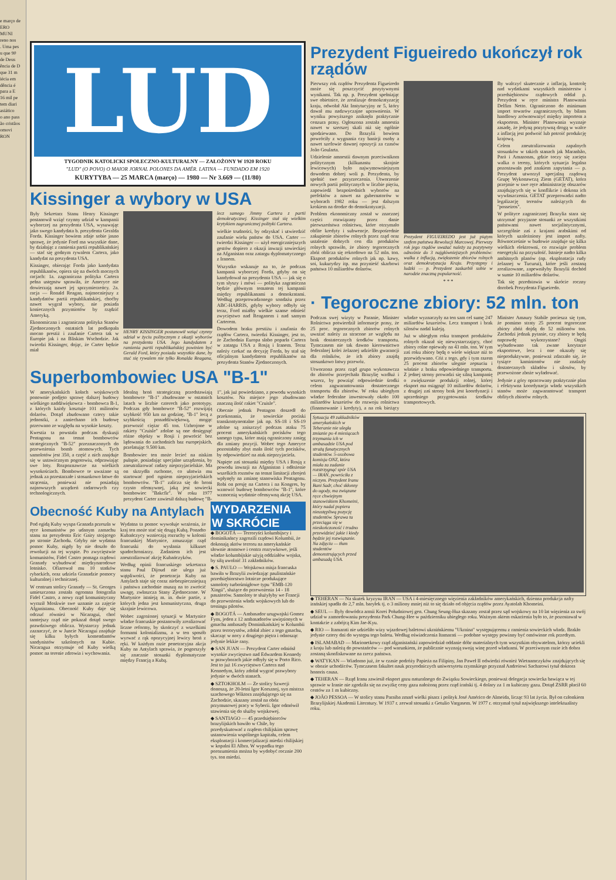e março de
ERO
MUNI
reno nos
. Uma pes
u que 90
de Deus
ência de D
que 31 m
iécia em
dência é
para a E
16 mil pe
tem diari
asiático
o ano pass
ão cristãos
omovi
RON
LUD
TYGODNIK KATOLICKI SPOŁECZNO-KULTURALNY — ZAŁOŻONY W 1920 ROKU
"LUD" (O POVO) O MAIOR JORNAL POLONES DA AMÉR. LATINA — FUNDADO EM 1920
KURYTYBA — 25 MARCA (março) — 1980 — Nr 3.669 — (11/80)
Kissinger a wybory w USA
Były Sekretarz Stanu Henry Kissinger postanowił wziąć czynny udział w kampanii wyborczej na prezydenta USA, wysuwając jako swego kandydata b. prezydenta Geralda Forda. Kissinger bowiem zdaje sobie jasno sprawę, że jedynie Ford ma wszystkie dane, by działając z ramienia partii republikańskiej — stać się godnym rywalem Cartera, jako kandydat na prezydenta USA.
Kissinger, obierając Forda jako kandydata republikanów, opiera się na dwóch mocnych racjach: 1a. zagraniczna polityka Cartera pełna ustępstw sprawiła, że Ameryce nie dowierzają nawet jej sprzymierzeńcy. 2a. racja — Ronald Reagan, najmocniejszy z kandydatów partii republikańskiej, choćby nawet wygrał wybory, nie posiada koniecznych przymiotów by rządzić Ameryką.
Ekonomiczna i zagraniczna polityka Stanów Zjednoczonych ostatnich lat podkopała mocno prestiż i zaufanie Cartera tak w Europie jak i na Bliskim Wschodzie. Jak twierdzi Kissinger, dojąc, że Carter będzie miał
HENRY KISSINGER postanowił wziąć czynny udział w życiu politycznym z okazji wyborów na prezydenta USA. Jego kandydatem z ramienia partii republikańskiej powinien być Gerald Ford, który posiada wszystkie dane, by stać się rywalem nie tylko Ronalda Reagana, lecz samego Jimmy Cartera z partii demokratycznej. Kissinger stał się wielkim krytykiem zagranicznej polityki Cartera.
wielkie trudności, by odzyskać i utwierdzić zaufanie wielu państw do USA. Carter — twierdzi Kissinger — użył energiczniejszych gestów dopiero z okazji inwazji sowieckiej na Afganistan oraz zatargu dyplomatycznego z Iranem.
Wszystko wskazuje na to, że podczas kampanii wyborczej Forda, gdyby on się kandydował na prezydenta USA — jak się o tym słyszy i mówi — polityka zagraniczna będzie głównym tematem tej kampanii między republikanami a demokratami. Według przeprowadzonego sondażu przez ABC-HARRIS, gdyby wybory odbyły się teraz, Ford miałby wielkie szanse odnieść zwycięstwo nad Reaganem i nad samym Carterem.
Dowodem braku prestiżu i zaufania do rządów Cartera, twierdzi Kissinger, jest to, że Zachodnia Europa słabo poparła Cartera w zatargu USA z Rosją i Iranem. Teraz należy czekać na decyzję Forda, by stał się oficjalnym kandydatem republikanów na prezydenta Stanów Zjednoczonych.
Superbombowiec USA "B-1"
W amerykańskich kołach wojskowych ponownie podjęto sprawę dalszej budowy wielkiego naddźwiękowca - bombowca B-1, z których każdy kosztuje 101 milionów dolarów. Dotąd zbudowano cztery takie jednostki, a zaniechano ich budowę przerwano ze względu na wysokie koszty.
Kwestia ta powstała podczas dyskusji Pentagonu na temat bombowców strategicznych "B-52" przeznaczonych do przewożenia bomb atomowych. Tych samolotów jest 350, a część z nich znajduje się w ustawicznym pogotowiu, odprawiając swe loty. Rozpoznawcze na wielkich wysokościach. Bombowce te uważane są jednak za przestarzałe i stosunkowo łatwe do strącenia, ponieważ nie posiadają najnowszych urządzeń radarowych czy technologicznych.
Idealną broń strategiczną przedstawiają bombowce "B-1" zbudowane w ostatnich latach w liczbie czterech jako prototypy. Podczas gdy bombowce "B-52" rozwijają szybkość 950 km na godzinę, "B-1" lecą z szybkością ponaddźwiękową, mogąc przewozić ciężar 45 ton. Uzbrojone w rakiety "Cruisle" zdolne są one dosięgnąć różne objekty w Rosji i powrócić bez lądowania do zachodnich baz europejskich, przelatując 9.500 km.
Bombowiec ten może lecieć na niskim pułapie, posiadając specjalne urządzenia, by zneutralizować radary nieprzyjacielskie. Ma on skrzydła ruchome, co ułatwia mu startować pod ogniem nieprzyjacielskich bombowców. "B-1" zalicza się do broni czysto ofensywnej, jaką jest sowiecki bombowiec "Bakcfir". W roku 1977 prezydent Carter zawiesił dalszą budowę "B-1", jak już powiedziano, z powodu wysokich kosztów. Na miejsce jego zbudowano znaczną ilość rakiet "Cruisle".
Obecnie jednak Pentagon doszedł do przekonania, że sowieckie pociski transkontynentalne jak np. SS-18 i SS-19 zdolne są zniszczyć podczas ataku 75 procent amerykańskich pocisków tego samego typu, które mają ograniczony zasięg dla zmiany pozycji. Wobec tego Ameryce pozostałaby zbyt mała ilość tych pocisków, by odpowiedzieć na atak nieprzyjaciela.
Napięte zaś stosunki między USA i Rosją z powodu inwazji na Afganistan i odłożenie wszelkich rozmów na temat limitacji zbrojeń wpłynęły na zmianę stanowiska Pentagonu. Robi on presję na Cartera i na Kongres, by wznowić budowę bombowców "B-1", które wzmocnią wydatnie ofensywną akcję USA.
Obecność Kuby na Antylach
Pod egidą Kuby wyspa Granada przeszła w ręce komunistów po udanym zamachu stanu na prezydenta Eric Gairy stojącego po stronie Zachodu. Gdyby nie wydatna pomoc Kuby, nigdy by nie doszło do rewolucji na tej wyspie. Po zwycięstwie komunistów, Fidel Castro pomaga rządowi Granady wybudować międzynarodowe lotnisko. Ofiarował mu 10 statków rybackich, oraz udziela Granadzie pomocy kulturalnej i technicznej.
W centrum stolicy Granady — St. Georges umieszczona została ogromna fotografia Fidel Castro, a nowy rząd komunistyczny wyraził Moskwie swe uznanie za zajęcie Afganistanu. Obecność Kuby daje się odczuć również w Nicaragui, choć tamtejszy rząd nie pokazał dotąd swego prawdziwego oblicza. Wystarczy jednak zaznaczyć, że w Juncie Nicaragui znajduje się kilku byłych komendantów sandynistów szkolonych na Kubie. Nicaragua otrzymuje od Kuby wielką pomoc na terenie zdrowia i wychowania.
Wydatna ta pomoc wywołuje wrażenia, że kraj ten może stać się drugą Kubą. Ponadto Kubańczycy wzniecają rozruchy w kolonii francuskiej Martynice, zmuszając rząd francuski do wysłania kilkuset spadochroniarzy. Zadaniem ich jest zneutralizować akcję Kubańczyków.
Według opinii francuskiego sekretarza stanu Paul Dijoud nie ulega już wątpliwości, że penetracja Kuby na Antylach staje się coraz niebezpieczniejszą i państwa zachodnie muszą na to zwrócić uwagę, zwłaszcza Stany Zjednoczone. W Martynice istnieją m. in. dwie partie, z których jedna jest komunistyczna, druga skrajnie lewicowa.
Wobec zagrożonej sytuacji w Martynice władze francuskie postanowiły zrealizować liczne reformy, by skończyć z wszelkimi formami kolonializmu, a w ten sposób wyrwać z rąk opozycyjnej lewicy broń z ręki. W każdym razie penetracyjna akcja Kuby na Antylach sprawia, że pogorszyły się znacznie stosunki dyplomatyczne między Francją a Kubą.
WYDARZENIA W SKRÓCIE
◆ BOGOTÁ — Terroryści kolumbijscy i dominikańscy zagrozili rządowi Kolumbii, że dokonają aktów terroru na amerykańskie słownie atomowe i centra rozrywkowe, jeśli władze kolumbijskie użyją oddziałów wojska, by siłą uwolnić 31 zakładników.
◆ S. PAULO — Wojskowa misja francuska bawiła w Brazylii zwiedzając paulistańskie przedsiębiorstwo lotnicze produkujące samoloty turbośmigłowe typu "EMB-120 Xingú", służące do przewożenia 14 - 18 pasażerów. Samoloty te służyłyby we Francji do przewożenia władz wojskowych lub do treningu pilotów.
◆ BOGOTÁ — Ambasador urugwajski Gomez Fyns, jeden z 12 ambasadorów uwięzionych w gmachu ambasady Dominikańskiej w Kolumbii przez terrorystów, zdołał zbiec z tego gmachu, skacząc w nocy z drugiego piętra i odnosząc jedynie lekkie rany.
◆ SAN JUAN — Prezydent Carter odniósł wysokie zwycięstwo nad Edwardem Kennedy w prawyborach jakie odbyły się w Porto Rico. Jest to już 16 zwycięstwo Cartera nad Kennedym, który zdołał wygrać prawybory jedynie w dwóch stanach.
◆ SZTOKHOLM — Ze stolicy Szwecji donoszą, że 20-letni Igor Korsznoj, syn mistrza szachowego Wiktora znajdującego się na Zachodzie, skazany został na obóz przymusowej pracy w Syberii. Igor odmówił stawienia się do służby wojskowej.
◆ SANTIAGO — 45 przedsiębiorców brazylijskich bawiło w Chile, by przedyskutować z rządem chilijskim sprawę ustanowienia wspólnego kapitału, celem eksploatacji i komercjalizacji miedzi chilijskiej w kopalni El Albra. W wypadku tego porozumienia można by wydobyć rocznie 200 tys. ton miedzi.
Prezydent Figueiredo ukończył rok rządów
Pierwszy rok rządów Prezydenta Figueiredo może się poszczycić pozytywnymi wynikami. Tak np. p. Prezydent spełniając swe obietnice, że zrealizuje demokratyzację kraju, odwołał Akt Instytucyjny nr 5, który dawał mu nadzwyczajne uprawnienia. W wyniku powyższego zniknęła praktycznie cenzura prasy. Ogłoszona została amnestia nawet w szerszej skali niż się ogólnie spodziewano. Do Brazylii bowiem powróciły z wygnania czy banicji osoby a nawet szefowie dawnej opozycji za czasów João Goularta.
Udzielenie amnestii dawnym przeciwnikom politycznym (kilkunastu skrajnie lewicowych) było najwymowniejszym dowodem dobrej woli p. Prezydenta, by spełnić swe przyrzeczenia. Utworzenie nowych partii politycznych w liczbie pięciu, zapowiedź bezpośrednich wyborów na prefektów a nawet na gubernatorów w wyborach 1982 roku — jest dalszym krokiem na drodze do demokratyzacji.
Problem ekonomiczny został w znacznej części rozwiązany przez danie pierwszeństwa rolnictwu, które otrzymało obfite kredyty i subwencje. Bezpośrednie zakupienie zbiorów rolnych przez rząd oraz ustalenie dobrych cen dla produktów rolnych sprawiło, że zbiory tegorocznych zbóż oblicza się rekordowo na 52 mln. ton. Eksport produktów rolnych jak np. kawy, soi, kukurydzy itp. ma przynieść skarbowi państwa 10 miliardów dolarów.
Prezydent FIGUEIREDO jest już piątym szefem państwa Rewolucji Marcowej. Pierwszy rok jego rządów uważać należy za pozytywny odnośnie do 3 najgłówniejszych problemów: walka z inflacją, zwiększenie zbiorów rolnych oraz demokratyzacja Kraju. Przystępny i ludzki — p. Prezydent zaskarbił sobie w narodzie znaczną popularność.
* * *
By walczyć skutecznie z inflacją, kontrolę nad wydatkami wszystkich ministerstw i przedsiębiorstw rządowych oddał p. Prezydent w ręce ministra Planowania Delfim Netto. Ograniczono do minimum import towarów zagranicznych, by bilans handlowy zrównoważyć między importem a eksportem. Minister Planowania wyznaje zasadę, że jedyną pozytywną drogą w walce z inflacją jest podwoić lub potroić produkcję krajową.
Celem zneutralizowania zapalnych stosunków w takich stanach jak Maranhão, Pará i Amazonas, gdzie toczy się zacięta walka o tereny, których sytuacja legalna pozostawała pod znakiem zapytania — p. Prezydent utworzył specjalną rządową Grupę Wykonawczą Ziem (GETAT), która przejmie w swe ręce administrację obszarów znajdujących się w konflikcie i dokona ich wywłaszczenia. GETAT przeprowadzi nadto legalizację terenów należących do "posseiros".
W polityce zagranicznej Brazylia stara się utrzymać przyjazne stosunki ze wszystkimi państwami nawet socjalistycznymi, szczególnie zaś z krajami arabskimi od których uzależniony jest import nafty. Równocześnie w budowie znajduje się kilka wielkich elektrowni, co rozwiąże problem energetyki na przyszłość. Istnieje nadto kilka ambitnych planów (np. eksploatacja rudy żelaznej w Tucurui), które jeśli zostaną zrealizowane, zapewniłyby Brazylii dochód w sumie 10 miliardów dolarów.
Tak się przedstawia w skrócie roczny dorobek Prezydenta Figueiredo.
· Tegoroczne zbiory: 52 mln. ton
Podczas swej wizyty w Paranie, Minister Rolnictwa potwierdził informacje prasy, że 25 proc. tegorocznych zbiorów rolnych uważać należy za stracone ze względu na brak dostatecznych środków transportu. Tymczasem nie tak dawno kierownictwo federalnej kolei żelaznej udzieliło gwarancji dla rolników, że ich zbiory znajdą stosunkowo łatwy przewóz.
Utworzona przez rząd grupa wykonawcza do zbiorów przejechała Brazylię wzdłuż i wszerz, by powziąć odpowiednie środki celem zagwarantowania dostatecznego transportu dla zbiorów. W roku ubiegłym władze federalne inwestowały około 100 miliardów kruzeirów do rozwoju rolnictwa (finansowanie i kredyty), a na rok bieżący władze wyznaczyły na ten sam cel sumę 247 miliardów kruzeirów. Lecz transport i brak silosów nadal kuleją.
Już w ubiegłym roku transport produktów rolnych okazał się niewystarczający, choć zbiory rolne opiewały na 43 mln. ton. W tym zaś roku zbiory będą o wiele większe niż to przewidywano. Cóż z tego, gdy i tym razem 25 procent zbiorów ulegnie zepsuciu i właśnie z braku odpowiedniego transportu. Z jednej strony prowadzi się silną kampanię o zwiększenie produkcji rolnej, której eksport ma osiągnąć 10 miliardów dolarów, z drugiej zaś strony brak jest koordynacji i uprzedniego przygotowania środków transportowych.
Minister Amaury Stabile pociesza się tym, że pomimo straty 25 procent tegoroczne zbiory zbóż dojdą do 52 milionów ton. Zachodzi jednak pytanie, czy zbiory te będą naprawdę wykorzystane? Ongiś wybudowano tak zwane korytarze eksportowe, lecz i one okazały się nieproduktywne, ponieważ zdarzało się, że tysiące kaminionów nie znalazły dostatecznych składów i silosów, by przewożone zboże wyładować.
Jedynie z góry opracowany praktycznie plan i efektywna koordynacja władz wszystkich stanów może zagwarantować transport obfitych zbiorów rolnych.
Sytuacja 49 zakładników amerykańskich w Teheranie nie uległa zmianie po 4 miesiącach trzymania ich w ambasadzie USA pod strażą fanatycznych studentów. 5-osobowa komisja ONZ, która miała za zadanie rozstrzygnąć spór USA — IRAN, powróciła z niczym. Prezydent Iranu Bani Sadr, choć skłonny do ugody, ma związane ręce chwiejnym stanowiskiem Khomeini, który nadal popiera nieustępliwą pozycję studentów. Sprawa ta przeciąga się w nieskończoność i trudno przewidzieć jakie i kiedy będzie jej rozwiązanie. Na zdjęciu — tłum studentów demonstrujących przed ambasadą USA.
◆ TEHERAN — Na skutek kryzysu IRAN — USA i 4-miesięcznego więzienia zakładników amerykańskich, dzienna produkcja nafty irańskiej spadła do 2,7 mln. baryłek tj. o 3 miliony mniej niż to się działo od objęcia rządów przez Ayatolah Khomeini.
◆ SEUL — Były dowódca armii Korei Południowej gen. Chung Seung-Hua skazany został przez sąd wojskowy na 10 lat więzienia za swój udział w zamordowaniu prezydenta Park Chung-Hee w październiku ubiegłego roku. Ważnym aktem oskarżenia było to, że pozostawał w kontakcie z zabójcą Kim Jae-Kyu.
◆ RIO — Itamarati nie udzieliło wizy wjazdowej baletowi ukraińskiemu "Ukraina" występującemu z ramienia sowieckich władz. Brakło jedynie cztery dni do występu tego baletu. Według oświadczenia Itamarati — podobne występy powinny być omówione rok przedtym.
◆ ISLAMABAD — Marionetkowy rząd afganistański zapowiedział oddanie dóbr materialnych tym wszystkim obywatelom, którzy uciekli z kraju lub należą do powstańców — pod warunkiem, że publicznie wyznają swoją winę przed władzami. W przeciwnym razie ich dobra zostaną skonfiskowane na rzecz państwa.
◆ WATYKAN — Wiadomo już, że w czasie podróży Papieża na Filipiny, Jan Paweł II odwiedzi również Wietnamczyków znajdujących się w obozie uchodźców. Tymczasem fakultet nauk przyrodniczych uniwersytetu rzymskiego przyznał Andreiowi Sacharowi tytuł doktora honoris causa.
◆ TEHERAN — Rząd Iranu zawiesił eksport gazu naturalnego do Związku Sowieckiego, ponieważ delegacja sowiecka bawiąca w tej sprawie w Iranie nie zgodziła się na zwyżkę ceny gazu nałożoną przez rząd irański tj. 4 dolary za 1 m kubiczny gazu. Dotąd ZSRR płacił 60 centów za 1 m kubiczny.
◆ JOÃO PESSOA — W stolicy stanu Paraiba zmarł wielki pisarz i polityk José Américo de Almeida, licząc 93 lat życia. Był on członkiem Brazylijskiej Akademii Literatury. W 1937 r. zerwał stosunki z Getulio Vargasem. W 1977 r. otrzymał tytuł największego intelektualisty roku.